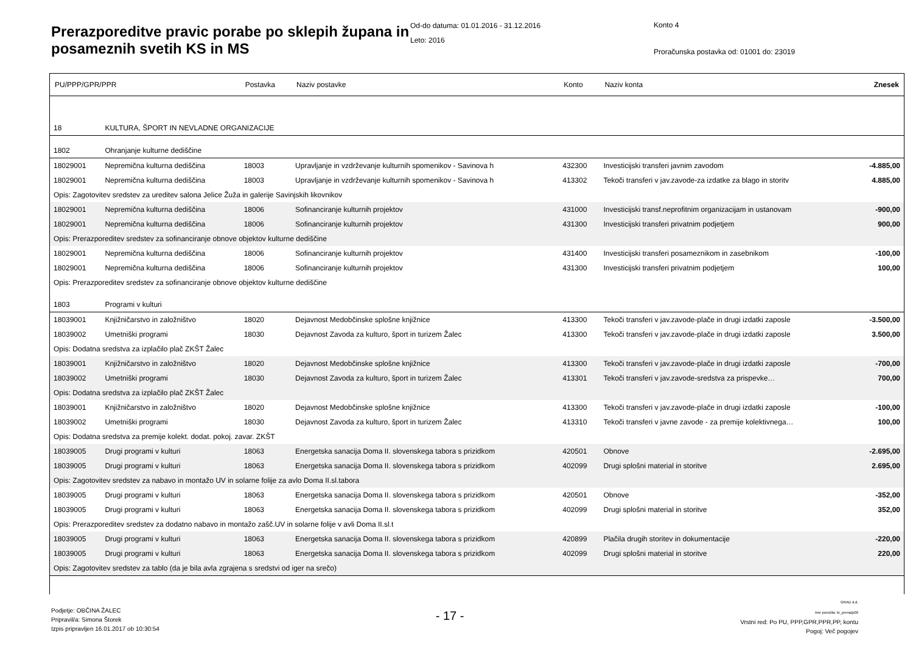Prerazporeditve pravic porabe po sklepih županа in posameznih svetih KS in MS
Od-do datuma: 01.01.2016 - 31.12.2016
Leto: 2016
Konto 4
Proračunska postavka od: 01001 do: 23019
| PU/PPP/GPR/PPR | | Postavka | Naziv postavke | Konto | Naziv konta | Znesek |
| --- | --- | --- | --- | --- | --- | --- |
| 18 | KULTURA, ŠPORT IN NEVLADNE ORGANIZACIJE | | | | | |
| 1802 | Ohranjanje kulturne dediščine | | | | | |
| 18029001 | Nepremična kulturna dediščina | 18003 | Upravljanje in vzdrževanje kulturnih spomenikov - Savinova h | 432300 | Investicijski transferi javnim zavodom | -4.885,00 |
| 18029001 | Nepremična kulturna dediščina | 18003 | Upravljanje in vzdrževanje kulturnih spomenikov - Savinova h | 413302 | Tekoči transferi v jav.zavode-za izdatke za blago in storitv | 4.885,00 |
| Opis: Zagotovitev sredstev za ureditev salona Jelice Žuža in galerije Savinjskih likovnikov | | | | | | |
| 18029001 | Nepremična kulturna dediščina | 18006 | Sofinanciranje kulturnih projektov | 431000 | Investicijski transf.neprofitnim organizacijam in ustanovam | -900,00 |
| 18029001 | Nepremična kulturna dediščina | 18006 | Sofinanciranje kulturnih projektov | 431300 | Investicijski transferi privatnim podjetjem | 900,00 |
| Opis: Prerazporeditev sredstev za sofinanciranje obnove objektov kulturne dediščine | | | | | | |
| 18029001 | Nepremična kulturna dediščina | 18006 | Sofinanciranje kulturnih projektov | 431400 | Investicijski transferi posameznikom in zasebnikom | -100,00 |
| 18029001 | Nepremična kulturna dediščina | 18006 | Sofinanciranje kulturnih projektov | 431300 | Investicijski transferi privatnim podjetjem | 100,00 |
| Opis: Prerazporeditev sredstev za sofinanciranje obnove objektov kulturne dediščine | | | | | | |
| 1803 | Programi v kulturi | | | | | |
| 18039001 | Knjižničarstvo in založništvo | 18020 | Dejavnost Medobčinske splošne knjižnice | 413300 | Tekoči transferi v jav.zavode-plače in drugi izdatki zaposle | -3.500,00 |
| 18039002 | Umetniški programi | 18030 | Dejavnost Zavoda za kulturo, šport in turizem Žalec | 413300 | Tekoči transferi v jav.zavode-plače in drugi izdatki zaposle | 3.500,00 |
| Opis: Dodatna sredstva za izplačilo plač ZKŠT Žalec | | | | | | |
| 18039001 | Knjižničarstvo in založništvo | 18020 | Dejavnost Medobčinske splošne knjižnice | 413300 | Tekoči transferi v jav.zavode-plače in drugi izdatki zaposle | -700,00 |
| 18039002 | Umetniški programi | 18030 | Dejavnost Zavoda za kulturo, šport in turizem Žalec | 413301 | Tekoči transferi v jav.zavode-sredstva za prispevke… | 700,00 |
| Opis: Dodatna sredstva za izplačilo plač ZKŠT Žalec | | | | | | |
| 18039001 | Knjižničarstvo in založništvo | 18020 | Dejavnost Medobčinske splošne knjižnice | 413300 | Tekoči transferi v jav.zavode-plače in drugi izdatki zaposle | -100,00 |
| 18039002 | Umetniški programi | 18030 | Dejavnost Zavoda za kulturo, šport in turizem Žalec | 413310 | Tekoči transferi v javne zavode - za premije kolektivnega… | 100,00 |
| Opis: Dodatna sredstva za premije kolekt. dodat. pokoj. zavar. ZKŠT | | | | | | |
| 18039005 | Drugi programi v kulturi | 18063 | Energetska sanacija Doma II. slovenskega tabora s prizidkom | 420501 | Obnove | -2.695,00 |
| 18039005 | Drugi programi v kulturi | 18063 | Energetska sanacija Doma II. slovenskega tabora s prizidkom | 402099 | Drugi splošni material in storitve | 2.695,00 |
| Opis: Zagotovitev sredstev za nabavo in montažo UV in solarne folije za avlo Doma II.sl.tabora | | | | | | |
| 18039005 | Drugi programi v kulturi | 18063 | Energetska sanacija Doma II. slovenskega tabora s prizidkom | 420501 | Obnove | -352,00 |
| 18039005 | Drugi programi v kulturi | 18063 | Energetska sanacija Doma II. slovenskega tabora s prizidkom | 402099 | Drugi splošni material in storitve | 352,00 |
| Opis: Prerazporeditev sredstev za dodatno nabavo in montažo zašč.UV in solarne folije v avli Doma II.sl.t | | | | | | |
| 18039005 | Drugi programi v kulturi | 18063 | Energetska sanacija Doma II. slovenskega tabora s prizidkom | 420899 | Plačila drugih storitev in dokumentacije | -220,00 |
| 18039005 | Drugi programi v kulturi | 18063 | Energetska sanacija Doma II. slovenskega tabora s prizidkom | 402099 | Drugi splošni material in storitve | 220,00 |
| Opis: Zagotovitev sredstev za tablo (da je bila avla zgrajena s sredstvi od iger na srečo) | | | | | | |
Podjetje: OBČINA ŽALEC
Pripravil/a: Simona Štorek
Izpis pripravljen 16.01.2017 ob 10:30:54
- 17 -
GRAD d.d.
Ime poročila: bi_prerazp06
Vrstni red: Po PU, PPP,GPR,PPR,PP, kontu
Pogoj: Več pogojev